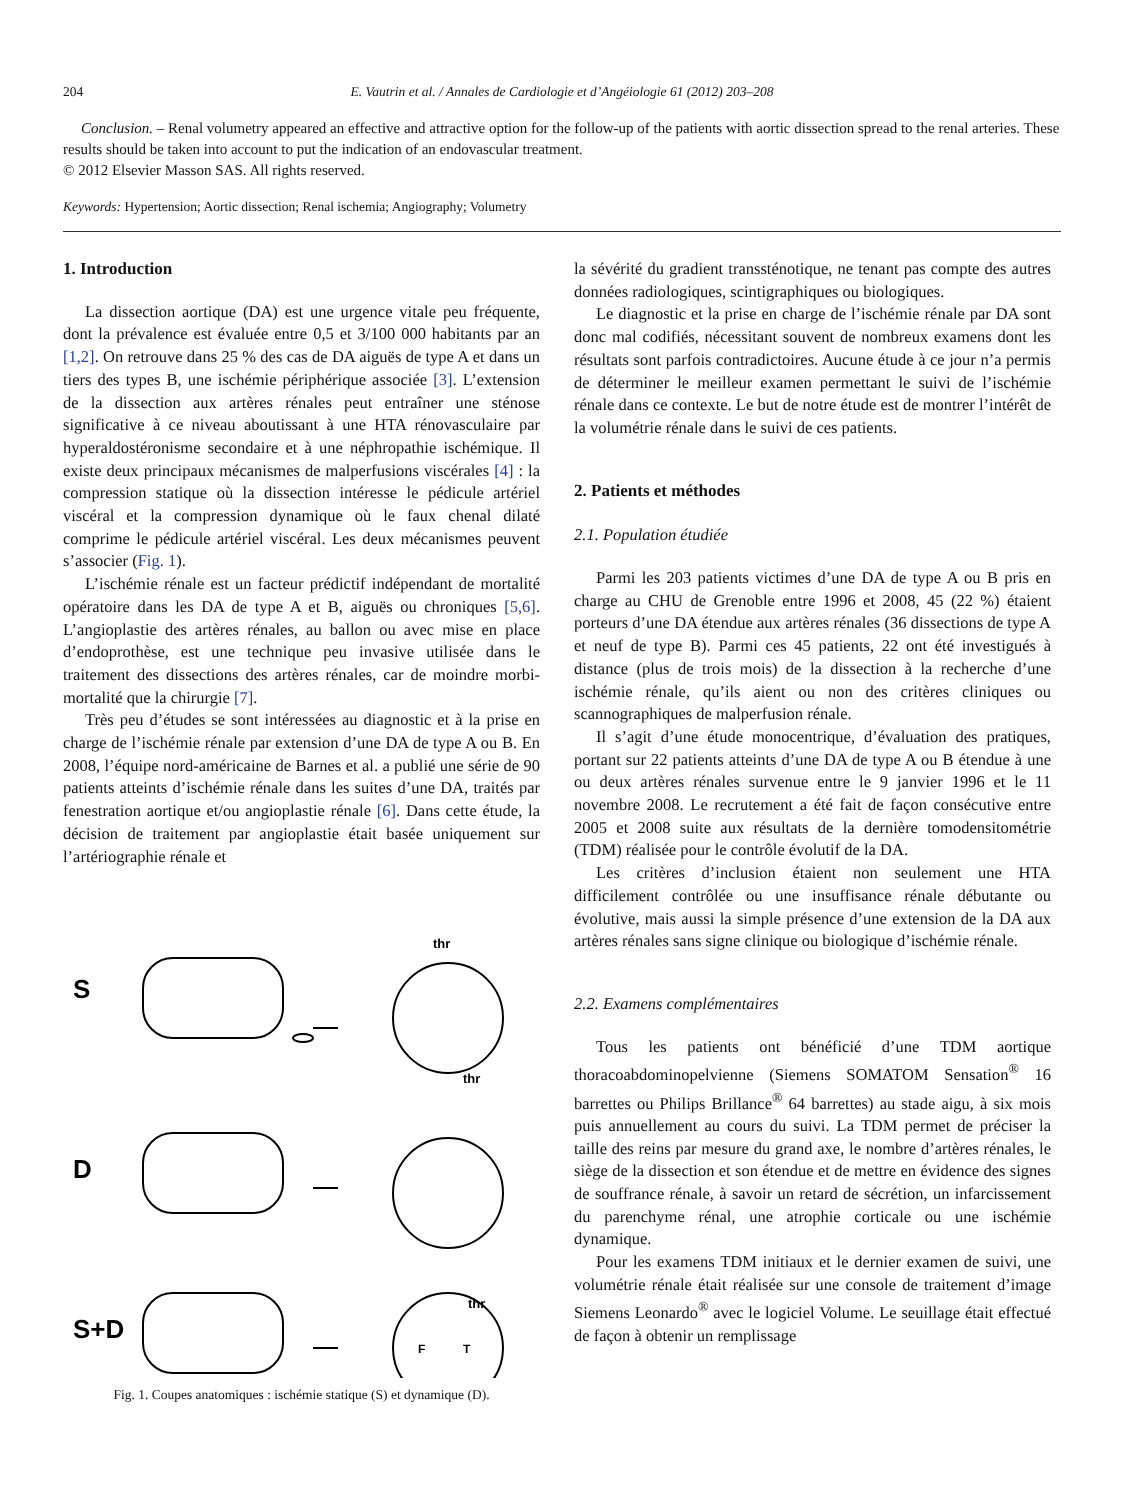204 E. Vautrin et al. / Annales de Cardiologie et d’Angéiologie 61 (2012) 203–208
Conclusion. – Renal volumetry appeared an effective and attractive option for the follow-up of the patients with aortic dissection spread to the renal arteries. These results should be taken into account to put the indication of an endovascular treatment.
© 2012 Elsevier Masson SAS. All rights reserved.
Keywords: Hypertension; Aortic dissection; Renal ischemia; Angiography; Volumetry
1. Introduction
La dissection aortique (DA) est une urgence vitale peu fréquente, dont la prévalence est évaluée entre 0,5 et 3/100 000 habitants par an [1,2]. On retrouve dans 25 % des cas de DA aiguës de type A et dans un tiers des types B, une ischémie périphérique associée [3]. L’extension de la dissection aux artères rénales peut entraîner une sténose significative à ce niveau aboutissant à une HTA rénovasculaire par hyperaldostéronisme secondaire et à une néphropathie ischémique. Il existe deux principaux mécanismes de malperfusions viscérales [4] : la compression statique où la dissection intéresse le pédicule artériel viscéral et la compression dynamique où le faux chenal dilaté comprime le pédicule artériel viscéral. Les deux mécanismes peuvent s’associer (Fig. 1).
L’ischémie rénale est un facteur prédictif indépendant de mortalité opératoire dans les DA de type A et B, aiguës ou chroniques [5,6]. L’angioplastie des artères rénales, au ballon ou avec mise en place d’endoprothèse, est une technique peu invasive utilisée dans le traitement des dissections des artères rénales, car de moindre morbi-mortalité que la chirurgie [7].
Très peu d’études se sont intéressées au diagnostic et à la prise en charge de l’ischémie rénale par extension d’une DA de type A ou B. En 2008, l’équipe nord-américaine de Barnes et al. a publié une série de 90 patients atteints d’ischémie rénale dans les suites d’une DA, traités par fenestration aortique et/ou angioplastie rénale [6]. Dans cette étude, la décision de traitement par angioplastie était basée uniquement sur l’artériographie rénale et
S
D
S+D
thr
thr
thr
F
T
Fig. 1. Coupes anatomiques : ischémie statique (S) et dynamique (D).
la sévérité du gradient transsténotique, ne tenant pas compte des autres données radiologiques, scintigraphiques ou biologiques.
Le diagnostic et la prise en charge de l’ischémie rénale par DA sont donc mal codifiés, nécessitant souvent de nombreux examens dont les résultats sont parfois contradictoires. Aucune étude à ce jour n’a permis de déterminer le meilleur examen permettant le suivi de l’ischémie rénale dans ce contexte. Le but de notre étude est de montrer l’intérêt de la volumétrie rénale dans le suivi de ces patients.
2. Patients et méthodes
2.1. Population étudiée
Parmi les 203 patients victimes d’une DA de type A ou B pris en charge au CHU de Grenoble entre 1996 et 2008, 45 (22 %) étaient porteurs d’une DA étendue aux artères rénales (36 dissections de type A et neuf de type B). Parmi ces 45 patients, 22 ont été investigués à distance (plus de trois mois) de la dissection à la recherche d’une ischémie rénale, qu’ils aient ou non des critères cliniques ou scannographiques de malperfusion rénale.
Il s’agit d’une étude monocentrique, d’évaluation des pratiques, portant sur 22 patients atteints d’une DA de type A ou B étendue à une ou deux artères rénales survenue entre le 9 janvier 1996 et le 11 novembre 2008. Le recrutement a été fait de façon consécutive entre 2005 et 2008 suite aux résultats de la dernière tomodensitométrie (TDM) réalisée pour le contrôle évolutif de la DA.
Les critères d’inclusion étaient non seulement une HTA difficilement contrôlée ou une insuffisance rénale débutante ou évolutive, mais aussi la simple présence d’une extension de la DA aux artères rénales sans signe clinique ou biologique d’ischémie rénale.
2.2. Examens complémentaires
Tous les patients ont bénéficié d’une TDM aortique thoracoabdominopelvienne (Siemens SOMATOM Sensation<sup>®</sup> 16 barrettes ou Philips Brillance<sup>®</sup> 64 barrettes) au stade aigu, à six mois puis annuellement au cours du suivi. La TDM permet de préciser la taille des reins par mesure du grand axe, le nombre d’artères rénales, le siège de la dissection et son étendue et de mettre en évidence des signes de souffrance rénale, à savoir un retard de sécrétion, un infarcissement du parenchyme rénal, une atrophie corticale ou une ischémie dynamique.
Pour les examens TDM initiaux et le dernier examen de suivi, une volumétrie rénale était réalisée sur une console de traitement d’image Siemens Leonardo<sup>®</sup> avec le logiciel Volume. Le seuillage était effectué de façon à obtenir un remplissage